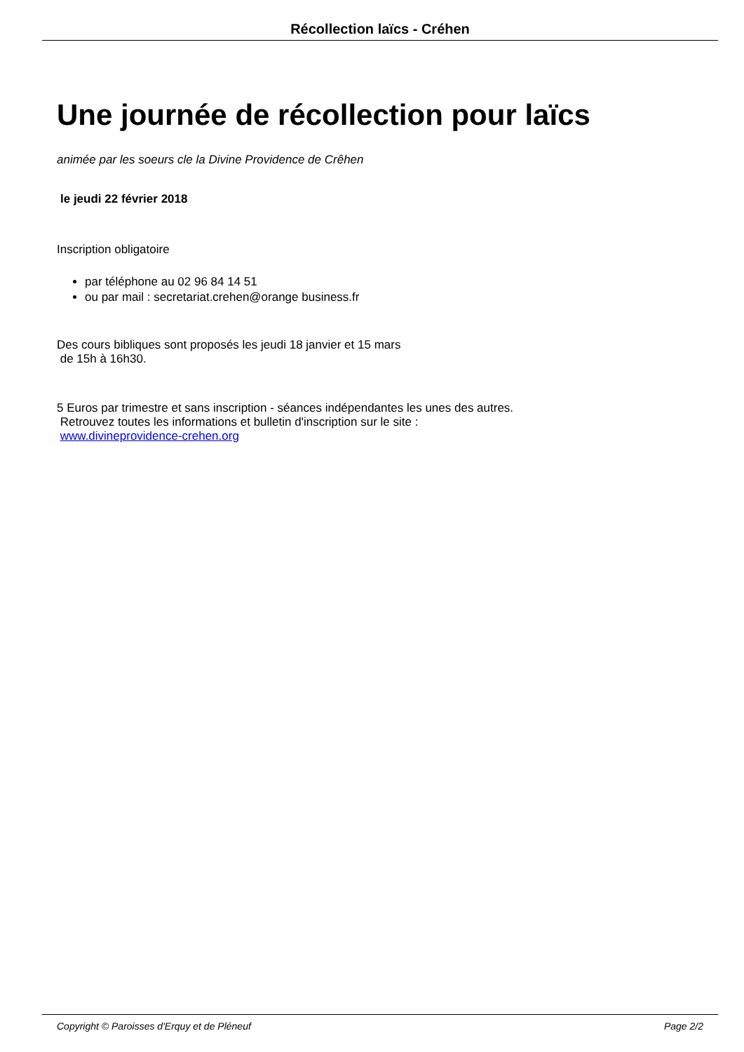Récollection laïcs - Créhen
Une journée de récollection pour laïcs
animée par les soeurs cle la Divine Providence de Crêhen
le jeudi 22 février 2018
Inscription obligatoire
par téléphone au 02 96 84 14 51
ou par mail : secretariat.crehen@orange business.fr
Des cours bibliques sont proposés les jeudi 18 janvier et 15 mars
de 15h à 16h30.
5 Euros par trimestre et sans inscription - séances indépendantes les unes des autres.
Retrouvez toutes les informations et bulletin d'inscription sur le site :
www.divineprovidence-crehen.org
Copyright © Paroisses d'Erquy et de Pléneuf Page 2/2